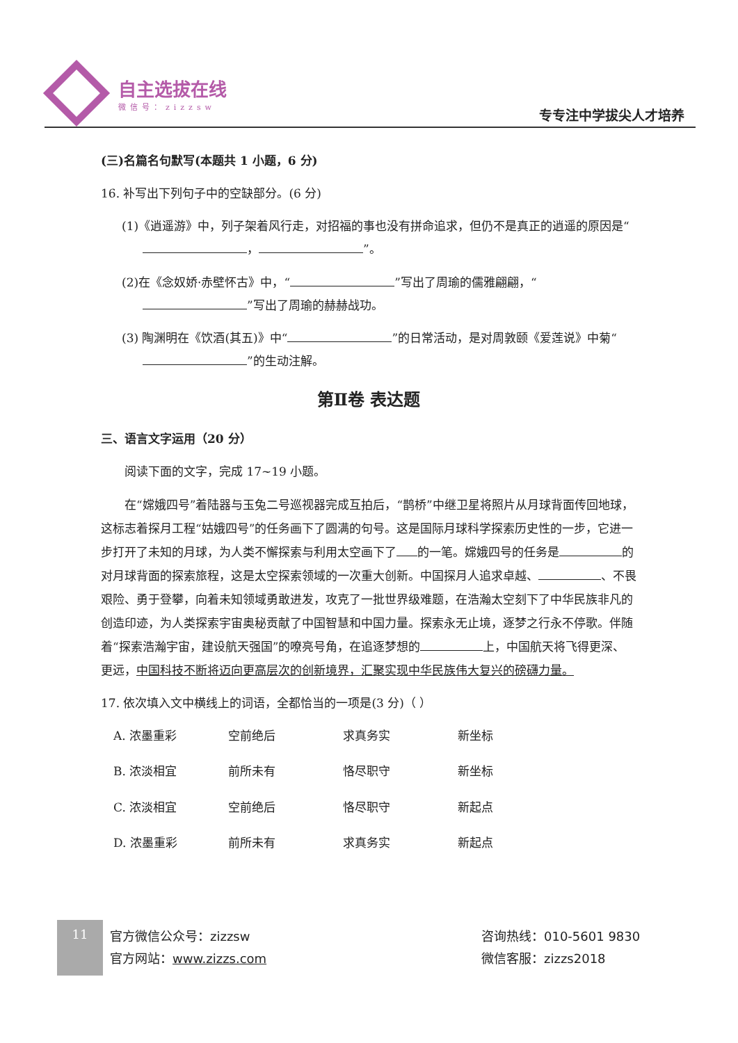自主选拔在线
微信号：zizzsw
专专注中学拔尖人才培养
(三)名篇名句默写(本题共 1 小题，6 分)
16. 补写出下列句子中的空缺部分。(6 分)
(1)《逍遥游》中，列子架着风行走，对招福的事也没有拼命追求，但仍不是真正的逍遥的原因是“ ， ”。
(2)在《念奴娇·赤壁怀古》中，“ ”写出了周瑜的儒雅翩翩，“ ”写出了周瑜的赫赫战功。
(3) 陶渊明在《饮酒(其五)》中“ ”的日常活动，是对周敦颐《爱莲说》中菊“ ”的生动注解。
第Ⅱ卷 表达题
三、语言文字运用（20 分）
阅读下面的文字，完成 17~19 小题。
在“嫦娥四号”着陆器与玉兔二号巡视器完成互拍后，“鹊桥”中继卫星将照片从月球背面传回地球，这标志着探月工程“姑娥四号”的任务画下了圆满的句号。这是国际月球科学探索历史性的一步，它进一步打开了未知的月球，为人类不懈探索与利用太空画下了 的一笔。嫦娥四号的任务是 的对月球背面的探索旅程，这是太空探索领域的一次重大创新。中国探月人追求卓越、 、不畏艰险、勇于登攀，向着未知领域勇敢进发，攻克了一批世界级难题，在浩瀚太空刻下了中华民族非凡的创造印迹，为人类探索宇宙奥秘贡献了中国智慧和中国力量。探索永无止境，逐梦之行永不停歌。伴随着“探索浩瀚宇宙，建设航天强国”的嘹亮号角，在追逐梦想的 上，中国航天将飞得更深、更远，中国科技不断将迈向更高层次的创新境界，汇聚实现中华民族伟大复兴的磅礴力量。
17. 依次填入文中横线上的词语，全都恰当的一项是(3 分)（ ）
A. 浓墨重彩 空前绝后 求真务实 新坐标
B. 浓淡相宜 前所未有 恪尽职守 新坐标
C. 浓淡相宜 空前绝后 恪尽职守 新起点
D. 浓墨重彩 前所未有 求真务实 新起点
11
官方微信公众号：zizzsw
官方网站：www.zizzs.com
咨询热线：010-5601 9830
微信客服：zizzs2018